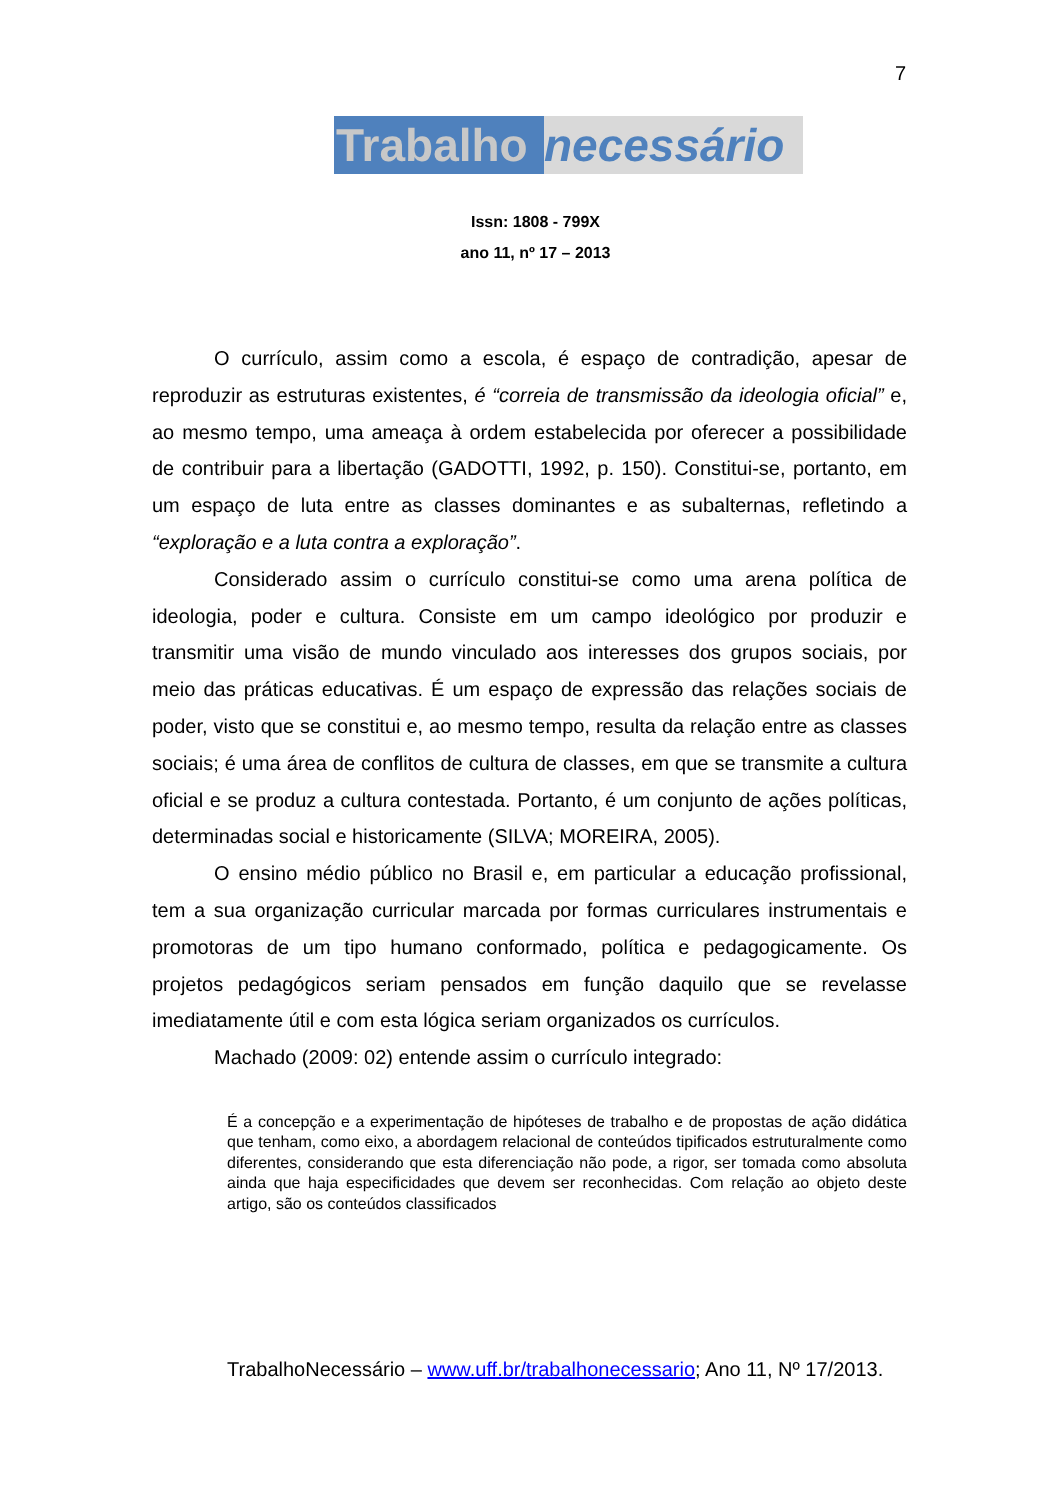7
Trabalho necessário
Issn: 1808 - 799X
ano 11, nº 17 – 2013
O currículo, assim como a escola, é espaço de contradição, apesar de reproduzir as estruturas existentes, é “correia de transmissão da ideologia oficial” e, ao mesmo tempo, uma ameaça à ordem estabelecida por oferecer a possibilidade de contribuir para a libertação (GADOTTI, 1992, p. 150). Constitui-se, portanto, em um espaço de luta entre as classes dominantes e as subalternas, refletindo a “exploração e a luta contra a exploração”.
Considerado assim o currículo constitui-se como uma arena política de ideologia, poder e cultura. Consiste em um campo ideológico por produzir e transmitir uma visão de mundo vinculado aos interesses dos grupos sociais, por meio das práticas educativas. É um espaço de expressão das relações sociais de poder, visto que se constitui e, ao mesmo tempo, resulta da relação entre as classes sociais; é uma área de conflitos de cultura de classes, em que se transmite a cultura oficial e se produz a cultura contestada. Portanto, é um conjunto de ações políticas, determinadas social e historicamente (SILVA; MOREIRA, 2005).
O ensino médio público no Brasil e, em particular a educação profissional, tem a sua organização curricular marcada por formas curriculares instrumentais e promotoras de um tipo humano conformado, política e pedagogicamente. Os projetos pedagógicos seriam pensados em função daquilo que se revelasse imediatamente útil e com esta lógica seriam organizados os currículos.
Machado (2009: 02) entende assim o currículo integrado:
É a concepção e a experimentação de hipóteses de trabalho e de propostas de ação didática que tenham, como eixo, a abordagem relacional de conteúdos tipificados estruturalmente como diferentes, considerando que esta diferenciação não pode, a rigor, ser tomada como absoluta ainda que haja especificidades que devem ser reconhecidas. Com relação ao objeto deste artigo, são os conteúdos classificados
TrabalhoNecessário – www.uff.br/trabalhonecessario; Ano 11, Nº 17/2013.